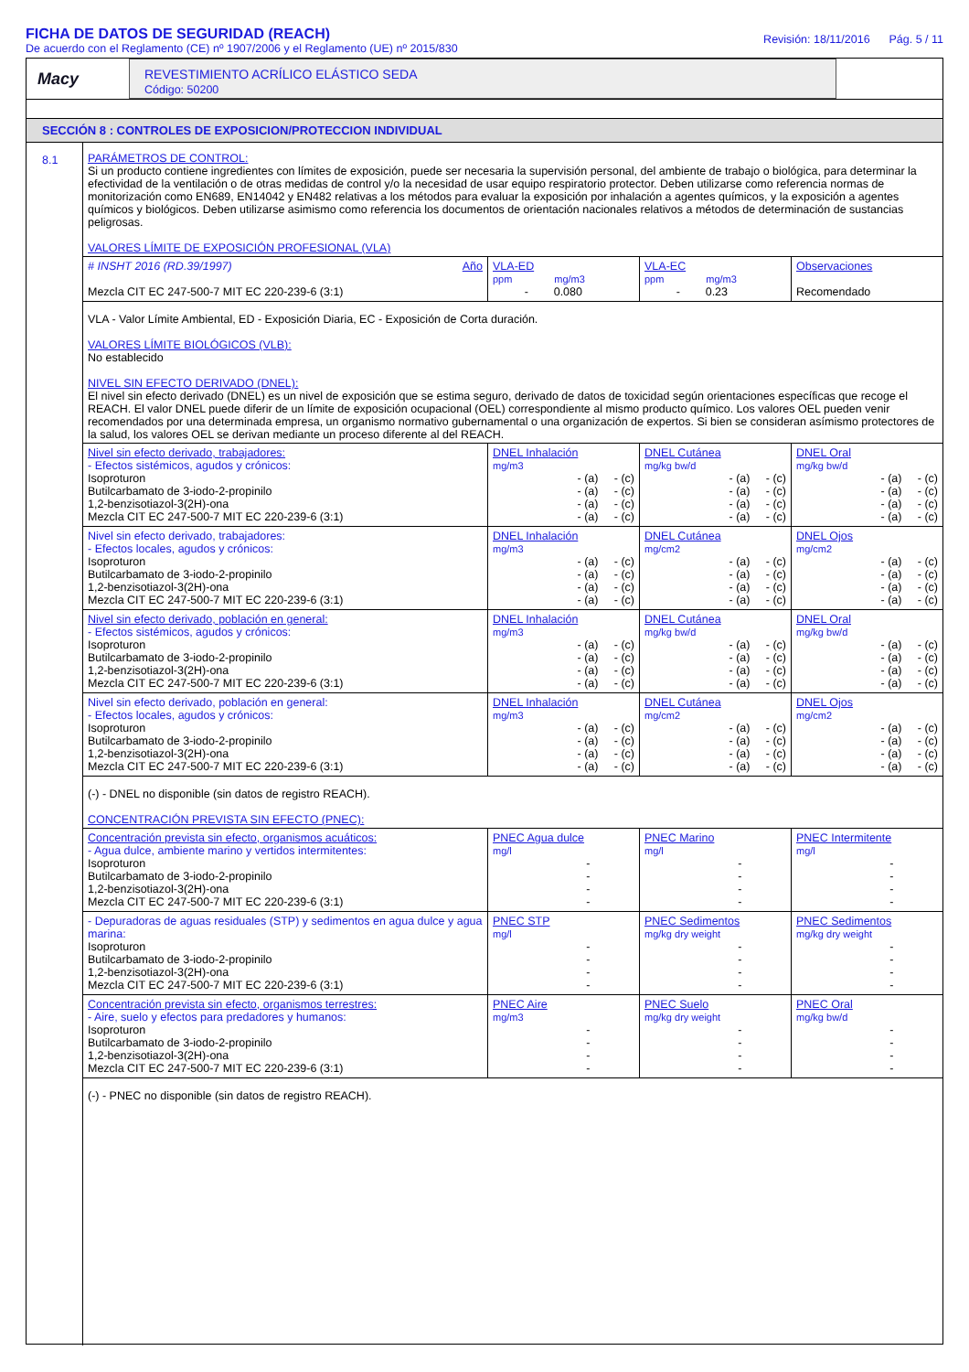FICHA DE DATOS DE SEGURIDAD (REACH)
De acuerdo con el Reglamento (CE) nº 1907/2006 y el Reglamento (UE) nº 2015/830
Revisión: 18/11/2016 Pág. 5 / 11
Macy
REVESTIMIENTO ACRÍLICO ELÁSTICO SEDA
Código: 50200
SECCIÓN 8 : CONTROLES DE EXPOSICION/PROTECCION INDIVIDUAL
8.1 PARÁMETROS DE CONTROL:
Si un producto contiene ingredientes con límites de exposición, puede ser necesaria la supervisión personal, del ambiente de trabajo o biológica, para determinar la efectividad de la ventilación o de otras medidas de control y/o la necesidad de usar equipo respiratorio protector. Deben utilizarse como referencia normas de monitorización como EN689, EN14042 y EN482 relativas a los métodos para evaluar la exposición por inhalación a agentes químicos, y la exposición a agentes químicos y biológicos. Deben utilizarse asimismo como referencia los documentos de orientación nacionales relativos a métodos de determinación de sustancias peligrosas.
VALORES LÍMITE DE EXPOSICIÓN PROFESIONAL (VLA)
| # INSHT 2016 (RD.39/1997) Año Mezcla CIT EC 247-500-7 MIT EC 220-239-6 (3:1) | VLA-ED ppm mg/m3 - 0.080 | VLA-EC ppm mg/m3 - 0.23 | Observaciones Recomendado |
VLA - Valor Límite Ambiental, ED - Exposición Diaria, EC - Exposición de Corta duración.
VALORES LÍMITE BIOLÓGICOS (VLB):
No establecido
NIVEL SIN EFECTO DERIVADO (DNEL):
El nivel sin efecto derivado (DNEL) es un nivel de exposición que se estima seguro, derivado de datos de toxicidad según orientaciones específicas que recoge el REACH. El valor DNEL puede diferir de un límite de exposición ocupacional (OEL) correspondiente al mismo producto químico. Los valores OEL pueden venir recomendados por una determinada empresa, un organismo normativo gubernamental o una organización de expertos. Si bien se consideran asímismo protectores de la salud, los valores OEL se derivan mediante un proceso diferente al del REACH.
| Nivel sin efecto derivado, trabajadores: - Efectos sistémicos, agudos y crónicos: Isoproturon Butilcarbamato de 3-iodo-2-propinilo 1,2-benzisotiazol-3(2H)-ona Mezcla CIT EC 247-500-7 MIT EC 220-239-6 (3:1) | DNEL Inhalación mg/m3 - (a) - (c) - (a) - (c) - (a) - (c) - (a) - (c) | DNEL Cutánea mg/kg bw/d - (a) - (c) - (a) - (c) - (a) - (c) - (a) - (c) | DNEL Oral mg/kg bw/d - (a) - (c) - (a) - (c) - (a) - (c) - (a) - (c) |
| Nivel sin efecto derivado, trabajadores: - Efectos locales, agudos y crónicos: Isoproturon Butilcarbamato de 3-iodo-2-propinilo 1,2-benzisotiazol-3(2H)-ona Mezcla CIT EC 247-500-7 MIT EC 220-239-6 (3:1) | DNEL Inhalación mg/m3 - (a) - (c) - (a) - (c) - (a) - (c) - (a) - (c) | DNEL Cutánea mg/cm2 - (a) - (c) - (a) - (c) - (a) - (c) - (a) - (c) | DNEL Ojos mg/cm2 - (a) - (c) - (a) - (c) - (a) - (c) - (a) - (c) |
| Nivel sin efecto derivado, población en general: - Efectos sistémicos, agudos y crónicos: Isoproturon Butilcarbamato de 3-iodo-2-propinilo 1,2-benzisotiazol-3(2H)-ona Mezcla CIT EC 247-500-7 MIT EC 220-239-6 (3:1) | DNEL Inhalación mg/m3 - (a) - (c) - (a) - (c) - (a) - (c) - (a) - (c) | DNEL Cutánea mg/kg bw/d - (a) - (c) - (a) - (c) - (a) - (c) - (a) - (c) | DNEL Oral mg/kg bw/d - (a) - (c) - (a) - (c) - (a) - (c) - (a) - (c) |
| Nivel sin efecto derivado, población en general: - Efectos locales, agudos y crónicos: Isoproturon Butilcarbamato de 3-iodo-2-propinilo 1,2-benzisotiazol-3(2H)-ona Mezcla CIT EC 247-500-7 MIT EC 220-239-6 (3:1) | DNEL Inhalación mg/m3 - (a) - (c) - (a) - (c) - (a) - (c) - (a) - (c) | DNEL Cutánea mg/cm2 - (a) - (c) - (a) - (c) - (a) - (c) - (a) - (c) | DNEL Ojos mg/cm2 - (a) - (c) - (a) - (c) - (a) - (c) - (a) - (c) |
(-) - DNEL no disponible (sin datos de registro REACH).
CONCENTRACIÓN PREVISTA SIN EFECTO (PNEC):
| Concentración prevista sin efecto, organismos acuáticos: - Agua dulce, ambiente marino y vertidos intermitentes: Isoproturon Butilcarbamato de 3-iodo-2-propinilo 1,2-benzisotiazol-3(2H)-ona Mezcla CIT EC 247-500-7 MIT EC 220-239-6 (3:1) | PNEC Agua dulce mg/l - - - - | PNEC Marino mg/l - - - - | PNEC Intermitente mg/l - - - - |
| - Depuradoras de aguas residuales (STP) y sedimentos en agua dulce y agua marina: Isoproturon Butilcarbamato de 3-iodo-2-propinilo 1,2-benzisotiazol-3(2H)-ona Mezcla CIT EC 247-500-7 MIT EC 220-239-6 (3:1) | PNEC STP mg/l - - - - | PNEC Sedimentos mg/kg dry weight - - - - | PNEC Sedimentos mg/kg dry weight - - - - |
| Concentración prevista sin efecto, organismos terrestres: - Aire, suelo y efectos para predadores y humanos: Isoproturon Butilcarbamato de 3-iodo-2-propinilo 1,2-benzisotiazol-3(2H)-ona Mezcla CIT EC 247-500-7 MIT EC 220-239-6 (3:1) | PNEC Aire mg/m3 - - - - | PNEC Suelo mg/kg dry weight - - - - | PNEC Oral mg/kg bw/d - - - - |
(-) - PNEC no disponible (sin datos de registro REACH).